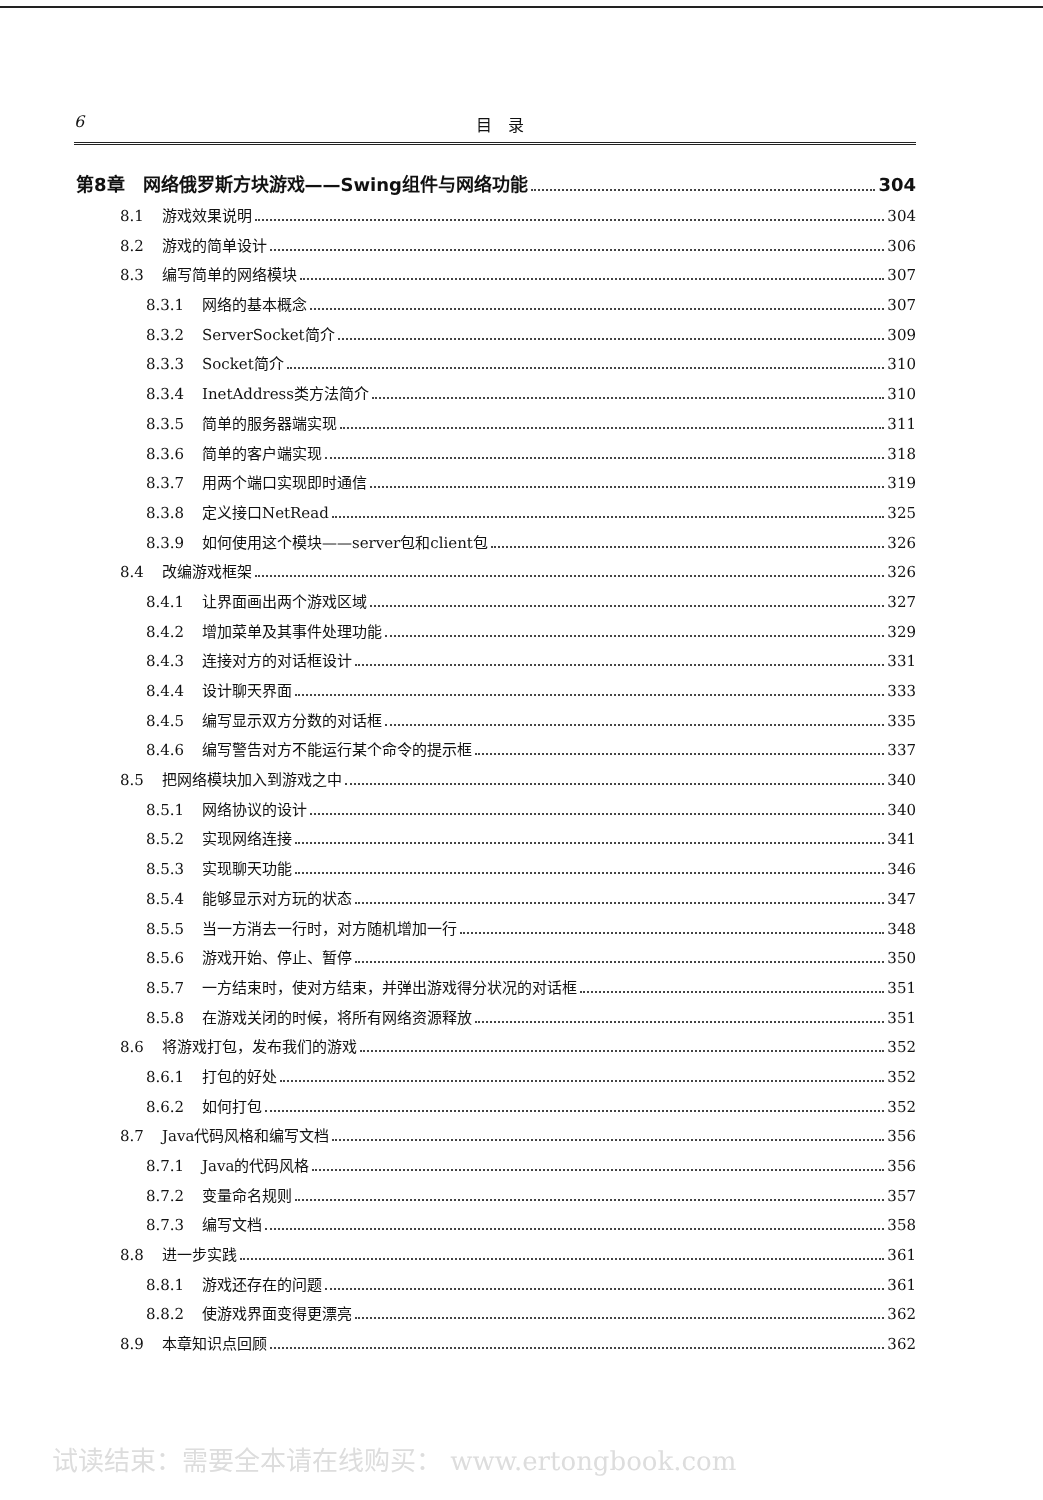6 目　录
第8章　网络俄罗斯方块游戏——Swing组件与网络功能 304
8.1 游戏效果说明 304
8.2 游戏的简单设计 306
8.3 编写简单的网络模块 307
8.3.1 网络的基本概念 307
8.3.2 ServerSocket简介 309
8.3.3 Socket简介 310
8.3.4 InetAddress类方法简介 310
8.3.5 简单的服务器端实现 311
8.3.6 简单的客户端实现 318
8.3.7 用两个端口实现即时通信 319
8.3.8 定义接口NetRead 325
8.3.9 如何使用这个模块——server包和client包 326
8.4 改编游戏框架 326
8.4.1 让界面画出两个游戏区域 327
8.4.2 增加菜单及其事件处理功能 329
8.4.3 连接对方的对话框设计 331
8.4.4 设计聊天界面 333
8.4.5 编写显示双方分数的对话框 335
8.4.6 编写警告对方不能运行某个命令的提示框 337
8.5 把网络模块加入到游戏之中 340
8.5.1 网络协议的设计 340
8.5.2 实现网络连接 341
8.5.3 实现聊天功能 346
8.5.4 能够显示对方玩的状态 347
8.5.5 当一方消去一行时，对方随机增加一行 348
8.5.6 游戏开始、停止、暂停 350
8.5.7 一方结束时，使对方结束，并弹出游戏得分状况的对话框 351
8.5.8 在游戏关闭的时候，将所有网络资源释放 351
8.6 将游戏打包，发布我们的游戏 352
8.6.1 打包的好处 352
8.6.2 如何打包 352
8.7 Java代码风格和编写文档 356
8.7.1 Java的代码风格 356
8.7.2 变量命名规则 357
8.7.3 编写文档 358
8.8 进一步实践 361
8.8.1 游戏还存在的问题 361
8.8.2 使游戏界面变得更漂亮 362
8.9 本章知识点回顾 362
试读结束：需要全本请在线购买： www.ertongbook.com